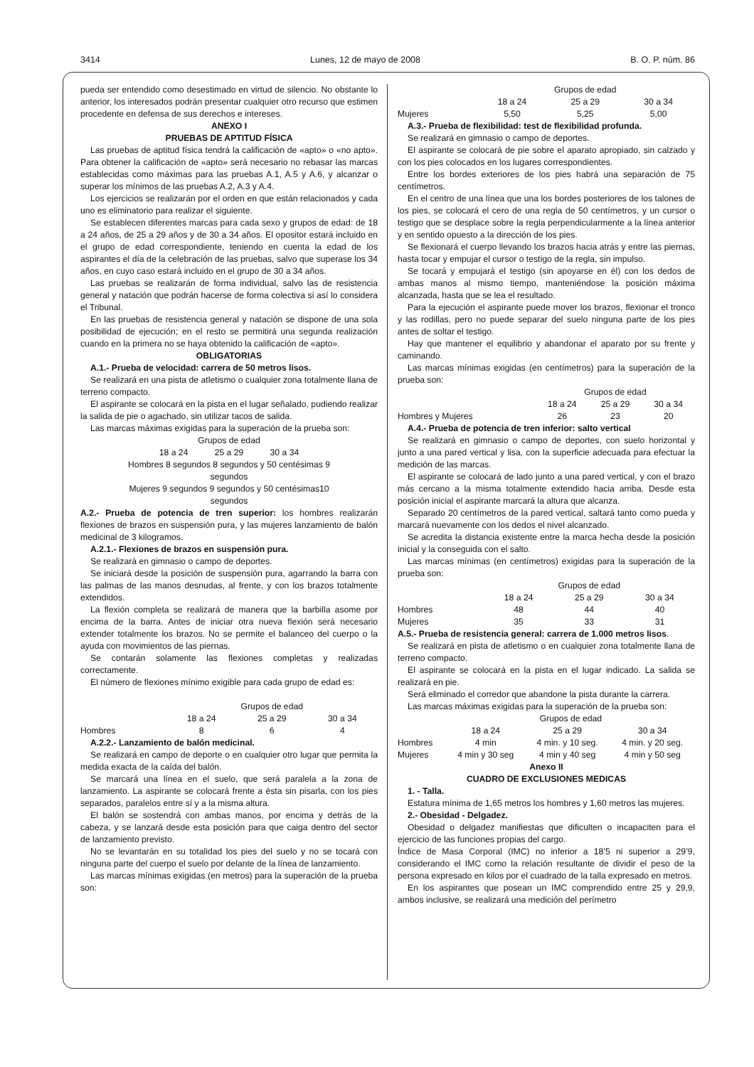3414 Lunes, 12 de mayo de 2008 B. O. P. núm. 86
pueda ser entendido como desestimado en virtud de silencio. No obstante lo anterior, los interesados podrán presentar cualquier otro recurso que estimen procedente en defensa de sus derechos e intereses.
ANEXO I
PRUEBAS DE APTITUD FÍSICA
Las pruebas de aptitud física tendrá la calificación de «apto» o «no apto». Para obtener la calificación de «apto» será necesario no rebasar las marcas establecidas como máximas para las pruebas A.1, A.5 y A.6, y alcanzar o superar los mínimos de las pruebas A.2, A.3 y A.4.
Los ejercicios se realizarán por el orden en que están relacionados y cada uno es eliminatorio para realizar el siguiente.
Se establecen diferentes marcas para cada sexo y grupos de edad: de 18 a 24 años, de 25 a 29 años y de 30 a 34 años. El opositor estará incluido en el grupo de edad correspondiente, teniendo en cuenta la edad de los aspirantes el día de la celebración de las pruebas, salvo que superase los 34 años, en cuyo caso estará incluido en el grupo de 30 a 34 años.
Las pruebas se realizarán de forma individual, salvo las de resistencia general y natación que podrán hacerse de forma colectiva si así lo considera el Tribunal.
En las pruebas de resistencia general y natación se dispone de una sola posibilidad de ejecución; en el resto se permitirá una segunda realización cuando en la primera no se haya obtenido la calificación de «apto».
OBLIGATORIAS
A.1.- Prueba de velocidad: carrera de 50 metros lisos.
Se realizará en una pista de atletismo o cualquier zona totalmente llana de terreno compacto.
El aspirante se colocará en la pista en el lugar señalado, pudiendo realizar la salida de pie o agachado, sin utilizar tacos de salida.
Las marcas máximas exigidas para la superación de la prueba son:
Grupos de edad
18 a 24 25 a 29 30 a 34
Hombres 8 segundos 8 segundos y 50 centésimas 9
segundos
Mujeres 9 segundos 9 segundos y 50 centésimas10
segundos
A.2.- Prueba de potencia de tren superior: los hombres realizarán flexiones de brazos en suspensión pura, y las mujeres lanzamiento de balón medicinal de 3 kilogramos.
A.2.1.- Flexiones de brazos en suspensión pura.
Se realizará en gimnasio o campo de deportes.
Se iniciará desde la posición de suspensión pura, agarrando la barra con las palmas de las manos desnudas, al frente, y con los brazos totalmente extendidos.
La flexión completa se realizará de manera que la barbilla asome por encima de la barra. Antes de iniciar otra nueva flexión será necesario extender totalmente los brazos. No se permite el balanceo del cuerpo o la ayuda con movimientos de las piernas.
Se contarán solamente las flexiones completas y realizadas correctamente.
El número de flexiones mínimo exigible para cada grupo de edad es:
| | Grupos de edad | | |
| | 18 a 24 | 25 a 29 | 30 a 34 |
| Hombres | 8 | 6 | 4 |
A.2.2.- Lanzamiento de balón medicinal.
Se realizará en campo de deporte o en cualquier otro lugar que permita la medida exacta de la caída del balón.
Se marcará una línea en el suelo, que será paralela a la zona de lanzamiento. La aspirante se colocará frente a ésta sin pisarla, con los pies separados, paralelos entre sí y a la misma altura.
El balón se sostendrá con ambas manos, por encima y detrás de la cabeza, y se lanzará desde esta posición para que caiga dentro del sector de lanzamiento previsto.
No se levantarán en su totalidad los pies del suelo y no se tocará con ninguna parte del cuerpo el suelo por delante de la línea de lanzamiento.
Las marcas mínimas exigidas (en metros) para la superación de la prueba son:
| | Grupos de edad | | |
| | 18 a 24 | 25 a 29 | 30 a 34 |
| Mujeres | 5,50 | 5,25 | 5,00 |
A.3.- Prueba de flexibilidad: test de flexibilidad profunda.
Se realizará en gimnasio o campo de deportes.
El aspirante se colocará de pie sobre el aparato apropiado, sin calzado y con los pies colocados en los lugares correspondientes.
Entre los bordes exteriores de los pies habrá una separación de 75 centímetros.
En el centro de una línea que una los bordes posteriores de los talones de los pies, se colocará el cero de una regla de 50 centímetros, y un cursor o testigo que se desplace sobre la regla perpendicularmente a la línea anterior y en sentido opuesto a la dirección de los pies.
Se flexionará el cuerpo llevando los brazos hacia atrás y entre las piernas, hasta tocar y empujar el cursor o testigo de la regla, sin impulso.
Se tocará y empujará el testigo (sin apoyarse en él) con los dedos de ambas manos al mismo tiempo, manteniéndose la posición máxima alcanzada, hasta que se lea el resultado.
Para la ejecución el aspirante puede mover los brazos, flexionar el tronco y las rodillas, pero no puede separar del suelo ninguna parte de los pies antes de soltar el testigo.
Hay que mantener el equilibrio y abandonar el aparato por su frente y caminando.
Las marcas mínimas exigidas (en centímetros) para la superación de la prueba son:
| | Grupos de edad | | |
| | 18 a 24 | 25 a 29 | 30 a 34 |
| Hombres y Mujeres | 26 | 23 | 20 |
A.4.- Prueba de potencia de tren inferior: salto vertical
Se realizará en gimnasio o campo de deportes, con suelo horizontal y junto a una pared vertical y lisa, con la superficie adecuada para efectuar la medición de las marcas.
El aspirante se colocará de lado junto a una pared vertical, y con el brazo más cercano a la misma totalmente extendido hacia arriba. Desde esta posición inicial el aspirante marcará la altura que alcanza.
Separado 20 centímetros de la pared vertical, saltará tanto como pueda y marcará nuevamente con los dedos el nivel alcanzado.
Se acredita la distancia existente entre la marca hecha desde la posición inicial y la conseguida con el salto.
Las marcas mínimas (en centímetros) exigidas para la superación de la prueba son:
| | Grupos de edad | | |
| | 18 a 24 | 25 a 29 | 30 a 34 |
| Hombres | 48 | 44 | 40 |
| Mujeres | 35 | 33 | 31 |
A.5.- Prueba de resistencia general: carrera de 1.000 metros lisos.
Se realizará en pista de atletismo o en cualquier zona totalmente llana de terreno compacto.
El aspirante se colocará en la pista en el lugar indicado. La salida se realizará en pie.
Será eliminado el corredor que abandone la pista durante la carrera.
Las marcas máximas exigidas para la superación de la prueba son:
| | Grupos de edad | | |
| | 18 a 24 | 25 a 29 | 30 a 34 |
| Hombres | 4 min | 4 min. y 10 seg. | 4 min. y 20 seg. |
| Mujeres | 4 min y 30 seg | 4 min y 40 seg | 4 min y 50 seg |
Anexo II
CUADRO DE EXCLUSIONES MEDICAS
1. - Talla.
Estatura mínima de 1,65 metros los hombres y 1,60 metros las mujeres.
2.- Obesidad - Delgadez.
Obesidad o delgadez manifiestas que dificulten o incapaciten para el ejercicio de las funciones propias del cargo.
Índice de Masa Corporal (IMC) no inferior a 18’5 ni superior a 29’9, considerando el IMC como la relación resultante de dividir el peso de la persona expresado en kilos por el cuadrado de la talla expresado en metros.
En los aspirantes que posean un IMC comprendido entre 25 y 29,9, ambos inclusive, se realizará una medición del perímetro